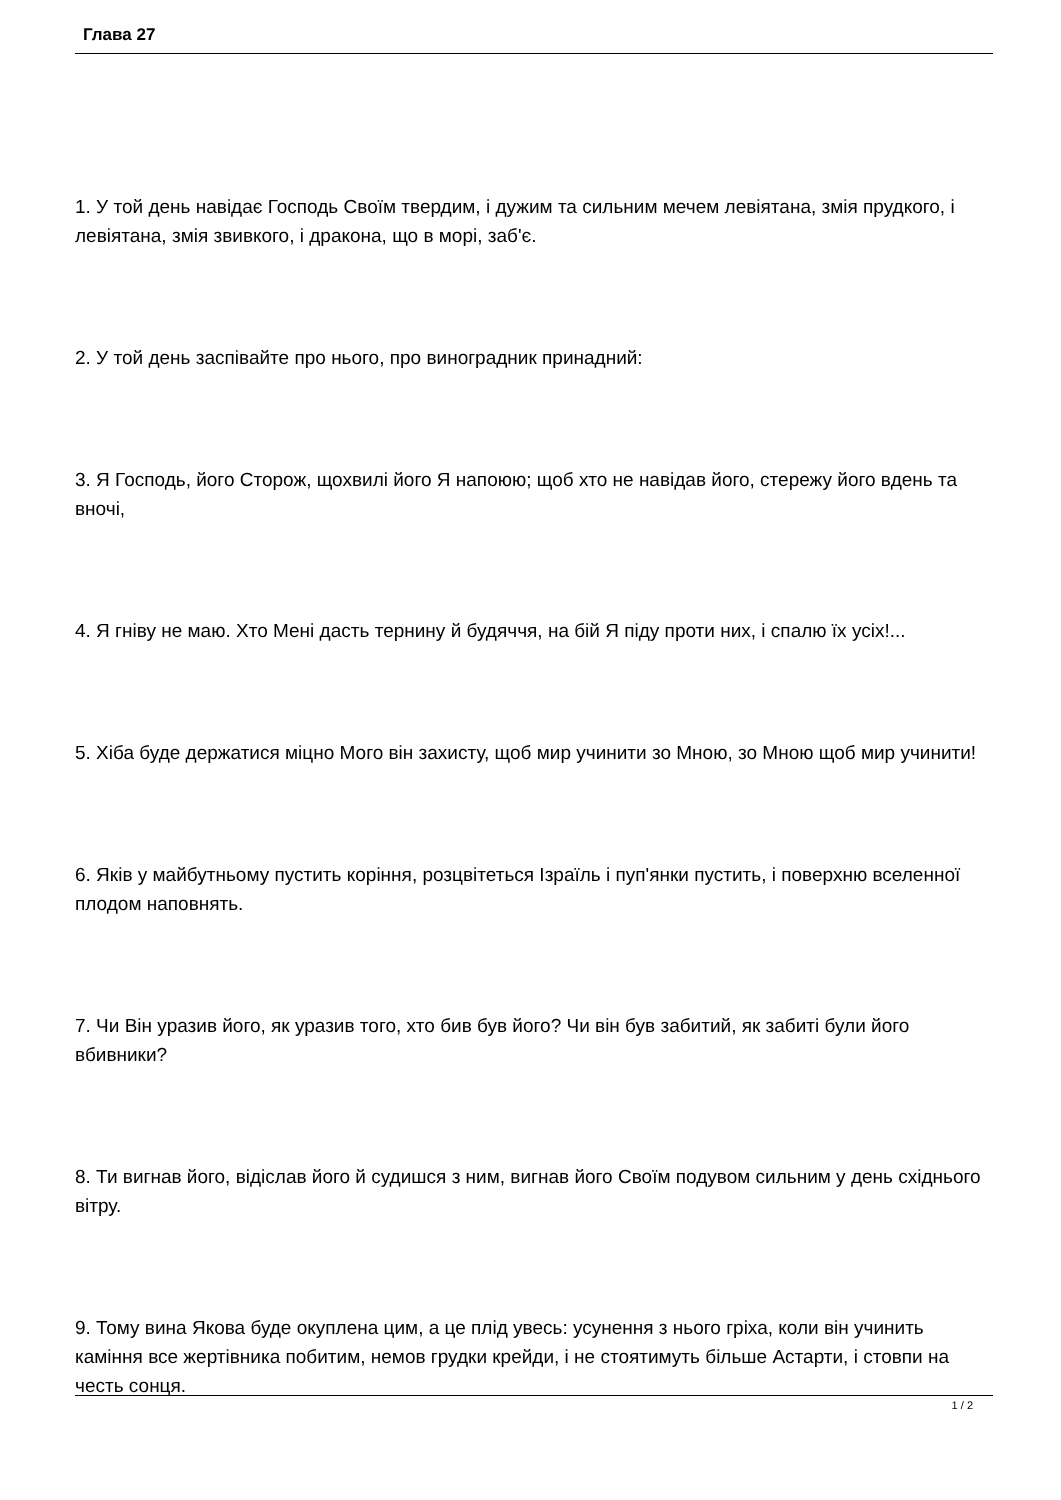Глава 27
1. У той день навідає Господь Своїм твердим, і дужим та сильним мечем левіятана, змія прудкого, і левіятана, змія звивкого, і дракона, що в морі, заб'є.
2. У той день заспівайте про нього, про виноградник принадний:
3. Я Господь, його Сторож, щохвилі його Я напоюю; щоб хто не навідав його, стережу його вдень та вночі,
4. Я гніву не маю. Хто Мені дасть тернину й будяччя, на бій Я піду проти них, і спалю їх усіх!...
5. Хіба буде держатися міцно Мого він захисту, щоб мир учинити зо Мною, зо Мною щоб мир учинити!
6. Яків у майбутньому пустить коріння, розцвітеться Ізраїль і пуп'янки пустить, і поверхню вселенної плодом наповнять.
7. Чи Він уразив його, як уразив того, хто бив був його? Чи він був забитий, як забиті були його вбивники?
8. Ти вигнав його, відіслав його й судишся з ним, вигнав його Своїм подувом сильним у день східнього вітру.
9. Тому вина Якова буде окуплена цим, а це плід увесь: усунення з нього гріха, коли він учинить каміння все жертівника побитим, немов грудки крейди, і не стоятимуть більше Астарти, і стовпи на честь сонця.
1 / 2